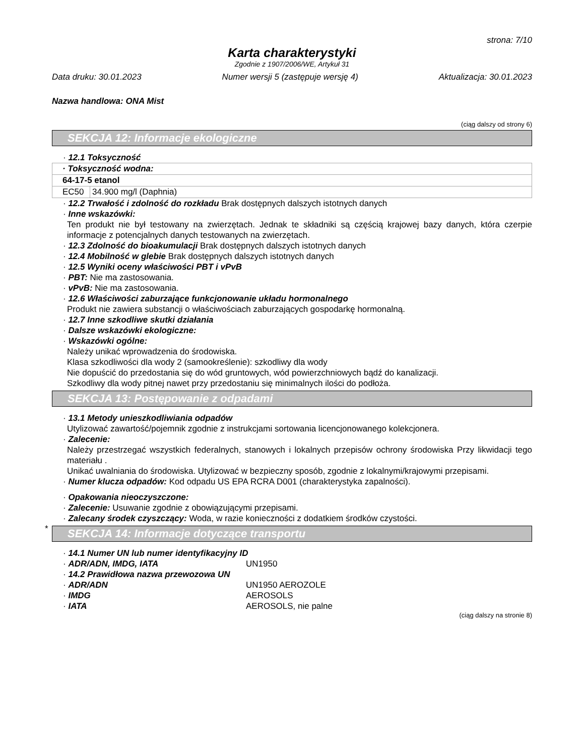strona: 7/10
Karta charakterystyki
Zgodnie z 1907/2006/WE, Artykuł 31
Data druku: 30.01.2023 Numer wersji 5 (zastępuje wersję 4) Aktualizacja: 30.01.2023
Nazwa handlowa: ONA Mist
(ciąg dalszy od strony 6)
SEKCJA 12: Informacje ekologiczne
· 12.1 Toksyczność
| · Toksyczność wodna: | |
| 64-17-5 etanol | |
| EC50 | 34.900 mg/l (Daphnia) |
· 12.2 Trwałość i zdolność do rozkładu Brak dostępnych dalszych istotnych danych
· Inne wskazówki:
Ten produkt nie był testowany na zwierzętach. Jednak te składniki są częścią krajowej bazy danych, która czerpie informacje z potencjalnych danych testowanych na zwierzętach.
· 12.3 Zdolność do bioakumulacji Brak dostępnych dalszych istotnych danych
· 12.4 Mobilność w glebie Brak dostępnych dalszych istotnych danych
· 12.5 Wyniki oceny właściwości PBT i vPvB
· PBT: Nie ma zastosowania.
· vPvB: Nie ma zastosowania.
· 12.6 Właściwości zaburzające funkcjonowanie układu hormonalnego
Produkt nie zawiera substancji o właściwościach zaburzających gospodarkę hormonalną.
· 12.7 Inne szkodliwe skutki działania
· Dalsze wskazówki ekologiczne:
· Wskazówki ogólne:
Należy unikać wprowadzenia do środowiska.
Klasa szkodliwości dla wody 2 (samookreślenie): szkodliwy dla wody
Nie dopuścić do przedostania się do wód gruntowych, wód powierzchniowych bądź do kanalizacji.
Szkodliwy dla wody pitnej nawet przy przedostaniu się minimalnych ilości do podłoża.
SEKCJA 13: Postępowanie z odpadami
· 13.1 Metody unieszkodliwiania odpadów
Utylizować zawartość/pojemnik zgodnie z instrukcjami sortowania licencjonowanego kolekcjonera.
· Zalecenie:
Należy przestrzegać wszystkich federalnych, stanowych i lokalnych przepisów ochrony środowiska Przy likwidacji tego materiału .
Unikać uwalniania do środowiska. Utylizować w bezpieczny sposób, zgodnie z lokalnymi/krajowymi przepisami.
· Numer klucza odpadów: Kod odpadu US EPA RCRA D001 (charakterystyka zapalności).
· Opakowania nieoczyszczone:
· Zalecenie: Usuwanie zgodnie z obowiązującymi przepisami.
· Zalecany środek czyszczący: Woda, w razie konieczności z dodatkiem środków czystości.
*
SEKCJA 14: Informacje dotyczące transportu
· 14.1 Numer UN lub numer identyfikacyjny ID
· ADR/ADN, IMDG, IATA UN1950
· 14.2 Prawidłowa nazwa przewozowa UN
· ADR/ADN UN1950 AEROZOLE
· IMDG AEROSOLS
· IATA AEROSOLS, nie palne
(ciąg dalszy na stronie 8)